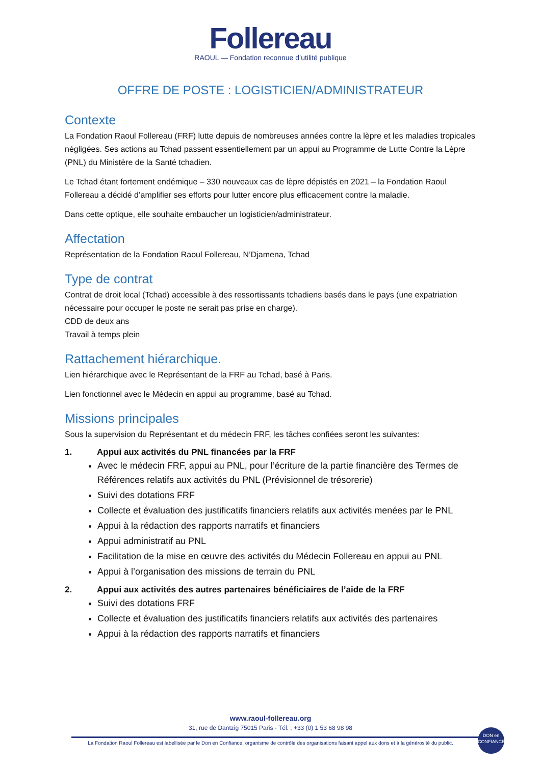Follereau
RAOUL — Fondation reconnue d’utilité publique
OFFRE DE POSTE : LOGISTICIEN/ADMINISTRATEUR
Contexte
La Fondation Raoul Follereau (FRF) lutte depuis de nombreuses années contre la lèpre et les maladies tropicales négligées. Ses actions au Tchad passent essentiellement par un appui au Programme de Lutte Contre la Lèpre (PNL) du Ministère de la Santé tchadien.
Le Tchad étant fortement endémique – 330 nouveaux cas de lèpre dépistés en 2021 – la Fondation Raoul Follereau a décidé d’amplifier ses efforts pour lutter encore plus efficacement contre la maladie.
Dans cette optique, elle souhaite embaucher un logisticien/administrateur.
Affectation
Représentation de la Fondation Raoul Follereau, N’Djamena, Tchad
Type de contrat
Contrat de droit local (Tchad) accessible à des ressortissants tchadiens basés dans le pays (une expatriation nécessaire pour occuper le poste ne serait pas prise en charge).
CDD de deux ans
Travail à temps plein
Rattachement hiérarchique.
Lien hiérarchique avec le Représentant de la FRF au Tchad, basé à Paris.
Lien fonctionnel avec le Médecin en appui au programme, basé au Tchad.
Missions principales
Sous la supervision du Représentant et du médecin FRF, les tâches confiées seront les suivantes:
1. Appui aux activités du PNL financées par la FRF
Avec le médecin FRF, appui au PNL, pour l’écriture de la partie financière des Termes de Références relatifs aux activités du PNL (Prévisionnel de trésorerie)
Suivi des dotations FRF
Collecte et évaluation des justificatifs financiers relatifs aux activités menées par le PNL
Appui à la rédaction des rapports narratifs et financiers
Appui administratif au PNL
Facilitation de la mise en œuvre des activités du Médecin Follereau en appui au PNL
Appui à l’organisation des missions de terrain du PNL
2. Appui aux activités des autres partenaires bénéficiaires de l’aide de la FRF
Suivi des dotations FRF
Collecte et évaluation des justificatifs financiers relatifs aux activités des partenaires
Appui à la rédaction des rapports narratifs et financiers
www.raoul-follereau.org
31, rue de Dantzig 75015 Paris - Tél. : +33 (0) 1 53 68 98 98
La Fondation Raoul Follereau est labellisée par le Don en Confiance, organisme de contrôle des organisations faisant appel aux dons et à la générosité du public.
DON en CONFIANCE